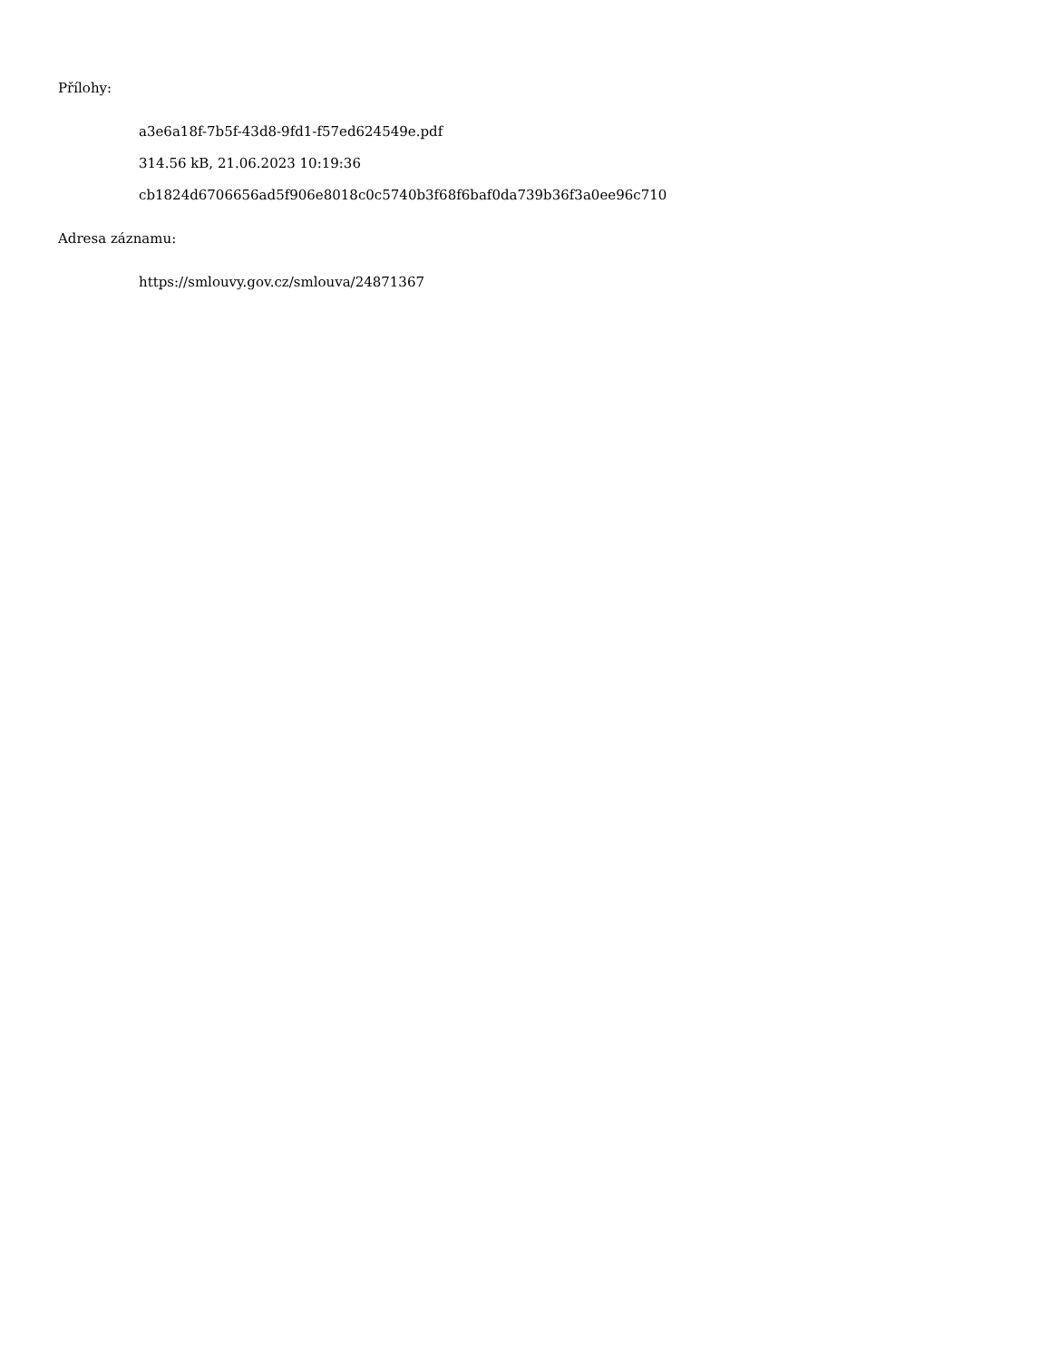Přílohy:
a3e6a18f-7b5f-43d8-9fd1-f57ed624549e.pdf
314.56 kB, 21.06.2023 10:19:36
cb1824d6706656ad5f906e8018c0c5740b3f68f6baf0da739b36f3a0ee96c710
Adresa záznamu:
https://smlouvy.gov.cz/smlouva/24871367